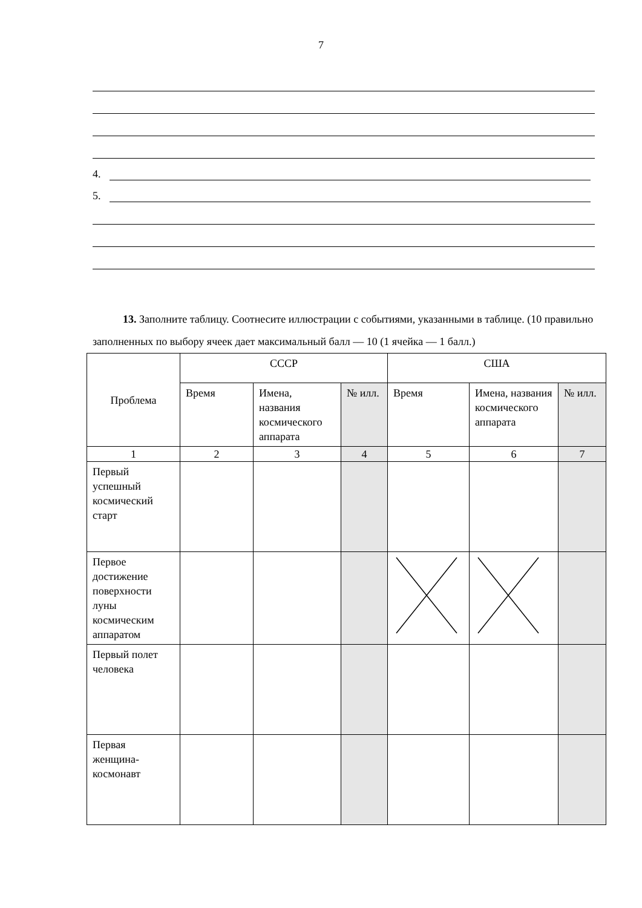7
4.
5.
13. Заполните таблицу. Соотнесите иллюстрации с событиями, указанными в таблице. (10 правильно заполненных по выбору ячеек дает максимальный балл — 10 (1 ячейка — 1 балл.)
| Проблема | СССР | | | США | | |
| | Время | Имена, названия космического аппарата | № илл. | Время | Имена, названия космического аппарата | № илл. |
| 1 | 2 | 3 | 4 | 5 | 6 | 7 |
| Первый успешный космический старт | | | | | | |
| Первое достижение поверхности луны космическим аппаратом | | | | | | |
| Первый полет человека | | | | | | |
| Первая женщина-космонавт | | | | | | |